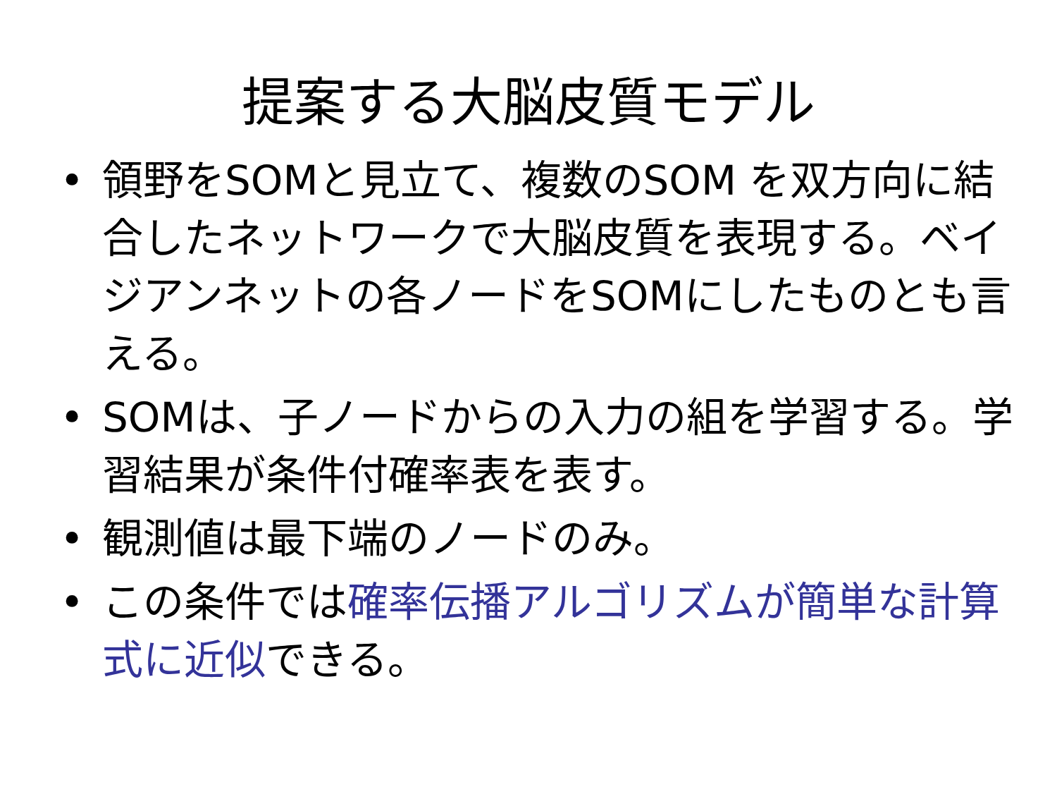提案する大脳皮質モデル
• 領野をSOMと見立て、複数のSOM を双方向に結合したネットワークで大脳皮質を表現する。ベイジアンネットの各ノードをSOMにしたものとも言える。
• SOMは、子ノードからの入力の組を学習する。学習結果が条件付確率表を表す。
• 観測値は最下端のノードのみ。
• この条件では確率伝播アルゴリズムが簡単な計算式に近似できる。